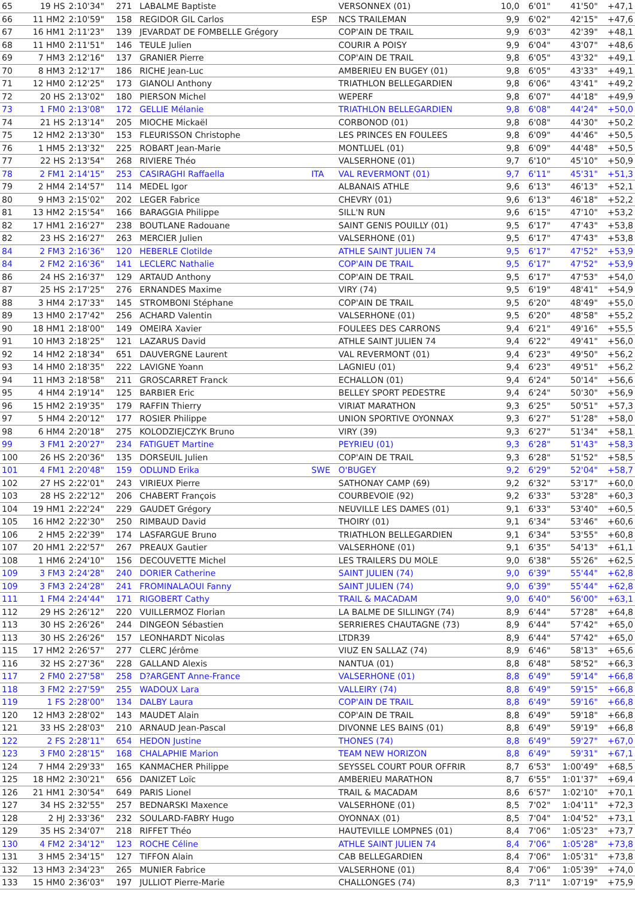| 65 | 19 HS | 2:10'34" | 271 | LABALME Baptiste | | VERSONNEX (01) | 10,0 | 6'01" | 41'50" | +47,1 |
| 66 | 11 HM2 | 2:10'59" | 158 | REGIDOR GIL Carlos | ESP | NCS TRAILEMAN | 9,9 | 6'02" | 42'15" | +47,6 |
| 67 | 16 HM1 | 2:11'23" | 139 | JEVARDAT DE FOMBELLE Grégory | | COP'AIN DE TRAIL | 9,9 | 6'03" | 42'39" | +48,1 |
| 68 | 11 HM0 | 2:11'51" | 146 | TEULE Julien | | COURIR A POISY | 9,9 | 6'04" | 43'07" | +48,6 |
| 69 | 7 HM3 | 2:12'16" | 137 | GRANIER Pierre | | COP'AIN DE TRAIL | 9,8 | 6'05" | 43'32" | +49,1 |
| 70 | 8 HM3 | 2:12'17" | 186 | RICHE Jean-Luc | | AMBERIEU EN BUGEY (01) | 9,8 | 6'05" | 43'33" | +49,1 |
| 71 | 12 HM0 | 2:12'25" | 173 | GIANOLI Anthony | | TRIATHLON BELLEGARDIEN | 9,8 | 6'06" | 43'41" | +49,2 |
| 72 | 20 HS | 2:13'02" | 180 | PIERSON Michel | | WEPERF | 9,8 | 6'07" | 44'18" | +49,9 |
| 73 | 1 FM0 | 2:13'08" | 172 | GELLIE Mélanie | | TRIATHLON BELLEGARDIEN | 9,8 | 6'08" | 44'24" | +50,0 |
| 74 | 21 HS | 2:13'14" | 205 | MIOCHE Mickaël | | CORBONOD (01) | 9,8 | 6'08" | 44'30" | +50,2 |
| 75 | 12 HM2 | 2:13'30" | 153 | FLEURISSON Christophe | | LES PRINCES EN FOULEES | 9,8 | 6'09" | 44'46" | +50,5 |
| 76 | 1 HM5 | 2:13'32" | 225 | ROBART Jean-Marie | | MONTLUEL (01) | 9,8 | 6'09" | 44'48" | +50,5 |
| 77 | 22 HS | 2:13'54" | 268 | RIVIERE Théo | | VALSERHONE (01) | 9,7 | 6'10" | 45'10" | +50,9 |
| 78 | 2 FM1 | 2:14'15" | 253 | CASIRAGHI Raffaella | ITA | VAL REVERMONT (01) | 9,7 | 6'11" | 45'31" | +51,3 |
| 79 | 2 HM4 | 2:14'57" | 114 | MEDEL Igor | | ALBANAIS ATHLE | 9,6 | 6'13" | 46'13" | +52,1 |
| 80 | 9 HM3 | 2:15'02" | 202 | LEGER Fabrice | | CHEVRY (01) | 9,6 | 6'13" | 46'18" | +52,2 |
| 81 | 13 HM2 | 2:15'54" | 166 | BARAGGIA Philippe | | SILL'N RUN | 9,6 | 6'15" | 47'10" | +53,2 |
| 82 | 17 HM1 | 2:16'27" | 238 | BOUTLANE Radouane | | SAINT GENIS POUILLY (01) | 9,5 | 6'17" | 47'43" | +53,8 |
| 82 | 23 HS | 2:16'27" | 263 | MERCIER Julien | | VALSERHONE (01) | 9,5 | 6'17" | 47'43" | +53,8 |
| 84 | 2 FM3 | 2:16'36" | 120 | HEBERLE Clotilde | | ATHLE SAINT JULIEN 74 | 9,5 | 6'17" | 47'52" | +53,9 |
| 84 | 2 FM2 | 2:16'36" | 141 | LECLERC Nathalie | | COP'AIN DE TRAIL | 9,5 | 6'17" | 47'52" | +53,9 |
| 86 | 24 HS | 2:16'37" | 129 | ARTAUD Anthony | | COP'AIN DE TRAIL | 9,5 | 6'17" | 47'53" | +54,0 |
| 87 | 25 HS | 2:17'25" | 276 | ERNANDES Maxime | | VIRY (74) | 9,5 | 6'19" | 48'41" | +54,9 |
| 88 | 3 HM4 | 2:17'33" | 145 | STROMBONI Stéphane | | COP'AIN DE TRAIL | 9,5 | 6'20" | 48'49" | +55,0 |
| 89 | 13 HM0 | 2:17'42" | 256 | ACHARD Valentin | | VALSERHONE (01) | 9,5 | 6'20" | 48'58" | +55,2 |
| 90 | 18 HM1 | 2:18'00" | 149 | OMEIRA Xavier | | FOULEES DES CARRONS | 9,4 | 6'21" | 49'16" | +55,5 |
| 91 | 10 HM3 | 2:18'25" | 121 | LAZARUS David | | ATHLE SAINT JULIEN 74 | 9,4 | 6'22" | 49'41" | +56,0 |
| 92 | 14 HM2 | 2:18'34" | 651 | DAUVERGNE Laurent | | VAL REVERMONT (01) | 9,4 | 6'23" | 49'50" | +56,2 |
| 93 | 14 HM0 | 2:18'35" | 222 | LAVIGNE Yoann | | LAGNIEU (01) | 9,4 | 6'23" | 49'51" | +56,2 |
| 94 | 11 HM3 | 2:18'58" | 211 | GROSCARRET Franck | | ECHALLON (01) | 9,4 | 6'24" | 50'14" | +56,6 |
| 95 | 4 HM4 | 2:19'14" | 125 | BARBIER Eric | | BELLEY SPORT PEDESTRE | 9,4 | 6'24" | 50'30" | +56,9 |
| 96 | 15 HM2 | 2:19'35" | 179 | RAFFIN Thierry | | VIRIAT MARATHON | 9,3 | 6'25" | 50'51" | +57,3 |
| 97 | 5 HM4 | 2:20'12" | 177 | ROSIER Philippe | | UNION SPORTIVE OYONNAX | 9,3 | 6'27" | 51'28" | +58,0 |
| 98 | 6 HM4 | 2:20'18" | 275 | KOLODZIEJCZYK Bruno | | VIRY (39) | 9,3 | 6'27" | 51'34" | +58,1 |
| 99 | 3 FM1 | 2:20'27" | 234 | FATIGUET Martine | | PEYRIEU (01) | 9,3 | 6'28" | 51'43" | +58,3 |
| 100 | 26 HS | 2:20'36" | 135 | DORSEUIL Julien | | COP'AIN DE TRAIL | 9,3 | 6'28" | 51'52" | +58,5 |
| 101 | 4 FM1 | 2:20'48" | 159 | ODLUND Erika | SWE | O'BUGEY | 9,2 | 6'29" | 52'04" | +58,7 |
| 102 | 27 HS | 2:22'01" | 243 | VIRIEUX Pierre | | SATHONAY CAMP (69) | 9,2 | 6'32" | 53'17" | +60,0 |
| 103 | 28 HS | 2:22'12" | 206 | CHABERT François | | COURBEVOIE (92) | 9,2 | 6'33" | 53'28" | +60,3 |
| 104 | 19 HM1 | 2:22'24" | 229 | GAUDET Grégory | | NEUVILLE LES DAMES (01) | 9,1 | 6'33" | 53'40" | +60,5 |
| 105 | 16 HM2 | 2:22'30" | 250 | RIMBAUD David | | THOIRY (01) | 9,1 | 6'34" | 53'46" | +60,6 |
| 106 | 2 HM5 | 2:22'39" | 174 | LASFARGUE Bruno | | TRIATHLON BELLEGARDIEN | 9,1 | 6'34" | 53'55" | +60,8 |
| 107 | 20 HM1 | 2:22'57" | 267 | PREAUX Gautier | | VALSERHONE (01) | 9,1 | 6'35" | 54'13" | +61,1 |
| 108 | 1 HM6 | 2:24'10" | 156 | DECOUVETTE Michel | | LES TRAILERS DU MOLE | 9,0 | 6'38" | 55'26" | +62,5 |
| 109 | 3 FM3 | 2:24'28" | 240 | DORIER Catherine | | SAINT JULIEN (74) | 9,0 | 6'39" | 55'44" | +62,8 |
| 109 | 3 FM3 | 2:24'28" | 241 | FROMINALAOUI Fanny | | SAINT JULIEN (74) | 9,0 | 6'39" | 55'44" | +62,8 |
| 111 | 1 FM4 | 2:24'44" | 171 | RIGOBERT Cathy | | TRAIL & MACADAM | 9,0 | 6'40" | 56'00" | +63,1 |
| 112 | 29 HS | 2:26'12" | 220 | VUILLERMOZ Florian | | LA BALME DE SILLINGY (74) | 8,9 | 6'44" | 57'28" | +64,8 |
| 113 | 30 HS | 2:26'26" | 244 | DINGEON Sébastien | | SERRIERES CHAUTAGNE (73) | 8,9 | 6'44" | 57'42" | +65,0 |
| 113 | 30 HS | 2:26'26" | 157 | LEONHARDT Nicolas | | LTDR39 | 8,9 | 6'44" | 57'42" | +65,0 |
| 115 | 17 HM2 | 2:26'57" | 277 | CLERC Jérôme | | VIUZ EN SALLAZ (74) | 8,9 | 6'46" | 58'13" | +65,6 |
| 116 | 32 HS | 2:27'36" | 228 | GALLAND Alexis | | NANTUA (01) | 8,8 | 6'48" | 58'52" | +66,3 |
| 117 | 2 FM0 | 2:27'58" | 258 | D?ARGENT Anne-France | | VALSERHONE (01) | 8,8 | 6'49" | 59'14" | +66,8 |
| 118 | 3 FM2 | 2:27'59" | 255 | WADOUX Lara | | VALLEIRY (74) | 8,8 | 6'49" | 59'15" | +66,8 |
| 119 | 1 FS | 2:28'00" | 134 | DALBY Laura | | COP'AIN DE TRAIL | 8,8 | 6'49" | 59'16" | +66,8 |
| 120 | 12 HM3 | 2:28'02" | 143 | MAUDET Alain | | COP'AIN DE TRAIL | 8,8 | 6'49" | 59'18" | +66,8 |
| 121 | 33 HS | 2:28'03" | 210 | ARNAUD Jean-Pascal | | DIVONNE LES BAINS (01) | 8,8 | 6'49" | 59'19" | +66,8 |
| 122 | 2 FS | 2:28'11" | 654 | HEDON Justine | | THONES (74) | 8,8 | 6'49" | 59'27" | +67,0 |
| 123 | 3 FM0 | 2:28'15" | 168 | CHALAPHIE Marion | | TEAM NEW HORIZON | 8,8 | 6'49" | 59'31" | +67,1 |
| 124 | 7 HM4 | 2:29'33" | 165 | KANMACHER Philippe | | SEYSSEL COURT POUR OFFRIR | 8,7 | 6'53" | 1:00'49" | +68,5 |
| 125 | 18 HM2 | 2:30'21" | 656 | DANIZET Loïc | | AMBERIEU MARATHON | 8,7 | 6'55" | 1:01'37" | +69,4 |
| 126 | 21 HM1 | 2:30'54" | 649 | PARIS Lionel | | TRAIL & MACADAM | 8,6 | 6'57" | 1:02'10" | +70,1 |
| 127 | 34 HS | 2:32'55" | 257 | BEDNARSKI Maxence | | VALSERHONE (01) | 8,5 | 7'02" | 1:04'11" | +72,3 |
| 128 | 2 HJ | 2:33'36" | 232 | SOULARD-FABRY Hugo | | OYONNAX (01) | 8,5 | 7'04" | 1:04'52" | +73,1 |
| 129 | 35 HS | 2:34'07" | 218 | RIFFET Théo | | HAUTEVILLE LOMPNES (01) | 8,4 | 7'06" | 1:05'23" | +73,7 |
| 130 | 4 FM2 | 2:34'12" | 123 | ROCHE Céline | | ATHLE SAINT JULIEN 74 | 8,4 | 7'06" | 1:05'28" | +73,8 |
| 131 | 3 HM5 | 2:34'15" | 127 | TIFFON Alain | | CAB BELLEGARDIEN | 8,4 | 7'06" | 1:05'31" | +73,8 |
| 132 | 13 HM3 | 2:34'23" | 265 | MUNIER Fabrice | | VALSERHONE (01) | 8,4 | 7'06" | 1:05'39" | +74,0 |
| 133 | 15 HM0 | 2:36'03" | 197 | JULLIOT Pierre-Marie | | CHALLONGES (74) | 8,3 | 7'11" | 1:07'19" | +75,9 |